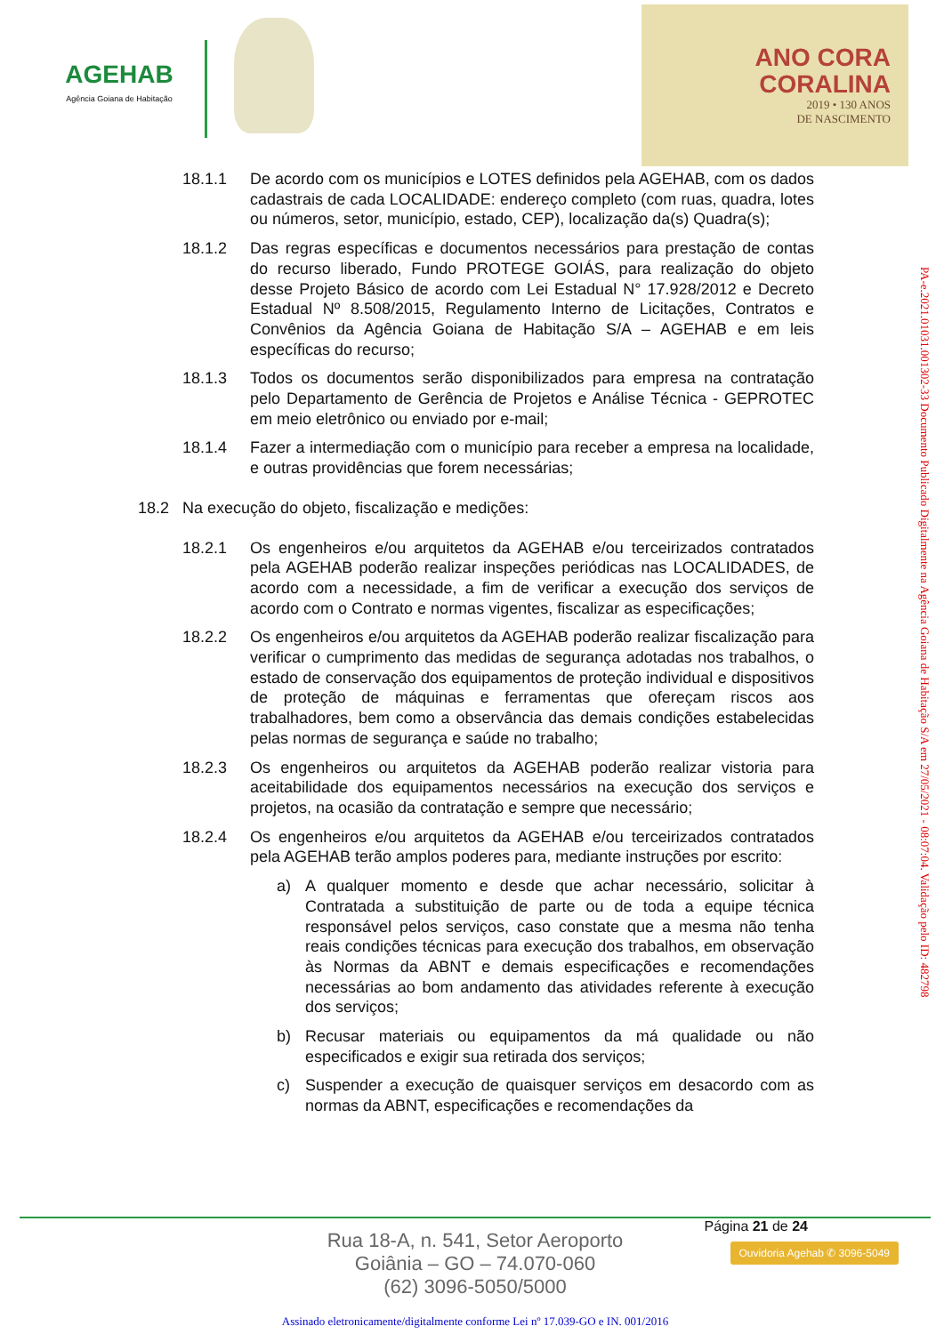AGEHAB
Agência Goiana de Habitação
ANO CORA
CORALINA
2019 • 130 ANOS
DE NASCIMENTO
18.1.1 De acordo com os municípios e LOTES definidos pela AGEHAB, com os dados cadastrais de cada LOCALIDADE: endereço completo (com ruas, quadra, lotes ou números, setor, município, estado, CEP), localização da(s) Quadra(s);
18.1.2 Das regras específicas e documentos necessários para prestação de contas do recurso liberado, Fundo PROTEGE GOIÁS, para realização do objeto desse Projeto Básico de acordo com Lei Estadual N° 17.928/2012 e Decreto Estadual Nº 8.508/2015, Regulamento Interno de Licitações, Contratos e Convênios da Agência Goiana de Habitação S/A – AGEHAB e em leis específicas do recurso;
18.1.3 Todos os documentos serão disponibilizados para empresa na contratação pelo Departamento de Gerência de Projetos e Análise Técnica - GEPROTEC em meio eletrônico ou enviado por e-mail;
18.1.4 Fazer a intermediação com o município para receber a empresa na localidade, e outras providências que forem necessárias;
18.2 Na execução do objeto, fiscalização e medições:
18.2.1 Os engenheiros e/ou arquitetos da AGEHAB e/ou terceirizados contratados pela AGEHAB poderão realizar inspeções periódicas nas LOCALIDADES, de acordo com a necessidade, a fim de verificar a execução dos serviços de acordo com o Contrato e normas vigentes, fiscalizar as especificações;
18.2.2 Os engenheiros e/ou arquitetos da AGEHAB poderão realizar fiscalização para verificar o cumprimento das medidas de segurança adotadas nos trabalhos, o estado de conservação dos equipamentos de proteção individual e dispositivos de proteção de máquinas e ferramentas que ofereçam riscos aos trabalhadores, bem como a observância das demais condições estabelecidas pelas normas de segurança e saúde no trabalho;
18.2.3 Os engenheiros ou arquitetos da AGEHAB poderão realizar vistoria para aceitabilidade dos equipamentos necessários na execução dos serviços e projetos, na ocasião da contratação e sempre que necessário;
18.2.4 Os engenheiros e/ou arquitetos da AGEHAB e/ou terceirizados contratados pela AGEHAB terão amplos poderes para, mediante instruções por escrito:
a) A qualquer momento e desde que achar necessário, solicitar à Contratada a substituição de parte ou de toda a equipe técnica responsável pelos serviços, caso constate que a mesma não tenha reais condições técnicas para execução dos trabalhos, em observação às Normas da ABNT e demais especificações e recomendações necessárias ao bom andamento das atividades referente à execução dos serviços;
b) Recusar materiais ou equipamentos da má qualidade ou não especificados e exigir sua retirada dos serviços;
c) Suspender a execução de quaisquer serviços em desacordo com as normas da ABNT, especificações e recomendações da
PA-e.2021.01031.001302-33 Documento Publicado Digitalmente na Agência Goiana de Habitação S/A em 27/05/2021 - 08:07:04. Validação pelo ID: 482798
Página 21 de 24
Rua 18-A, n. 541, Setor Aeroporto
Goiânia – GO – 74.070-060
(62) 3096-5050/5000
Ouvidoria Agehab ✆ 3096-5049
Assinado eletronicamente/digitalmente conforme Lei nº 17.039-GO e IN. 001/2016